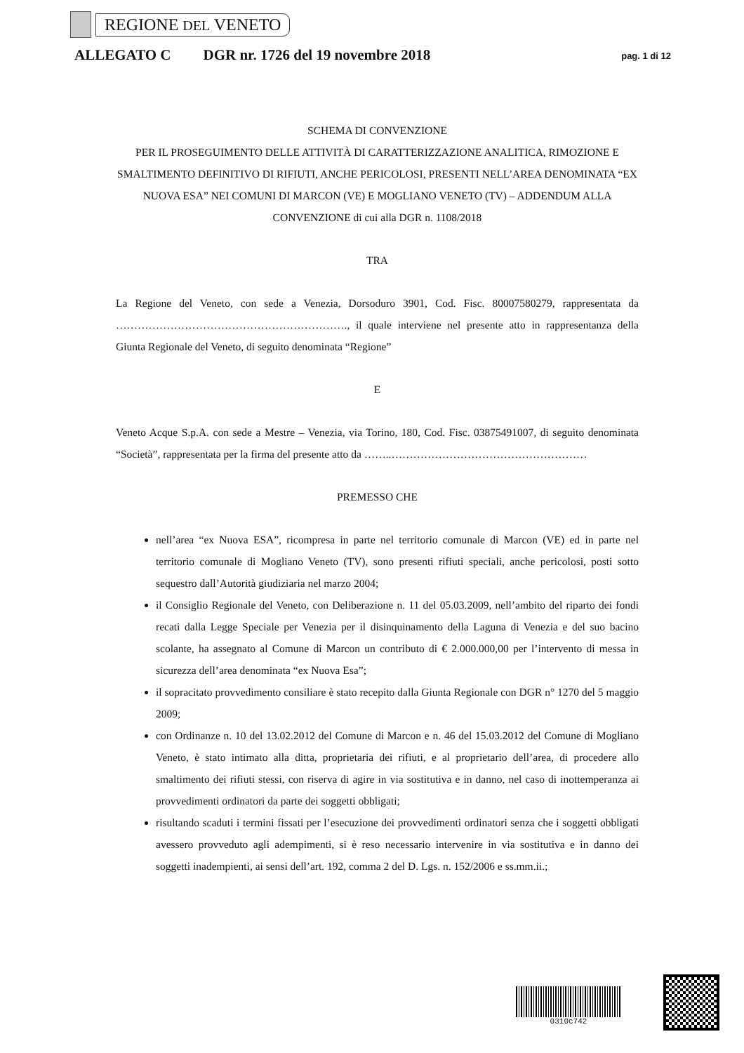REGIONE DEL VENETO
ALLEGATO C DGR nr. 1726 del 19 novembre 2018 pag. 1 di 12
SCHEMA DI CONVENZIONE
PER IL PROSEGUIMENTO DELLE ATTIVITÀ DI CARATTERIZZAZIONE ANALITICA, RIMOZIONE E SMALTIMENTO DEFINITIVO DI RIFIUTI, ANCHE PERICOLOSI, PRESENTI NELL’AREA DENOMINATA “EX NUOVA ESA” NEI COMUNI DI MARCON (VE) E MOGLIANO VENETO (TV) – ADDENDUM ALLA CONVENZIONE di cui alla DGR n. 1108/2018
TRA
La Regione del Veneto, con sede a Venezia, Dorsoduro 3901, Cod. Fisc. 80007580279, rappresentata da ………………………………………………………., il quale interviene nel presente atto in rappresentanza della Giunta Regionale del Veneto, di seguito denominata “Regione”
E
Veneto Acque S.p.A. con sede a Mestre – Venezia, via Torino, 180, Cod. Fisc. 03875491007, di seguito denominata “Società”, rappresentata per la firma del presente atto da ……..………………………………………………
PREMESSO CHE
nell’area “ex Nuova ESA”, ricompresa in parte nel territorio comunale di Marcon (VE) ed in parte nel territorio comunale di Mogliano Veneto (TV), sono presenti rifiuti speciali, anche pericolosi, posti sotto sequestro dall’Autorità giudiziaria nel marzo 2004;
il Consiglio Regionale del Veneto, con Deliberazione n. 11 del 05.03.2009, nell’ambito del riparto dei fondi recati dalla Legge Speciale per Venezia per il disinquinamento della Laguna di Venezia e del suo bacino scolante, ha assegnato al Comune di Marcon un contributo di € 2.000.000,00 per l’intervento di messa in sicurezza dell’area denominata “ex Nuova Esa”;
il sopracitato provvedimento consiliare è stato recepito dalla Giunta Regionale con DGR n° 1270 del 5 maggio 2009;
con Ordinanze n. 10 del 13.02.2012 del Comune di Marcon e n. 46 del 15.03.2012 del Comune di Mogliano Veneto, è stato intimato alla ditta, proprietaria dei rifiuti, e al proprietario dell’area, di procedere allo smaltimento dei rifiuti stessi, con riserva di agire in via sostitutiva e in danno, nel caso di inottemperanza ai provvedimenti ordinatori da parte dei soggetti obbligati;
risultando scaduti i termini fissati per l’esecuzione dei provvedimenti ordinatori senza che i soggetti obbligati avessero provveduto agli adempimenti, si è reso necessario intervenire in via sostitutiva e in danno dei soggetti inadempienti, ai sensi dell’art. 192, comma 2 del D. Lgs. n. 152/2006 e ss.mm.ii.;
0310c742